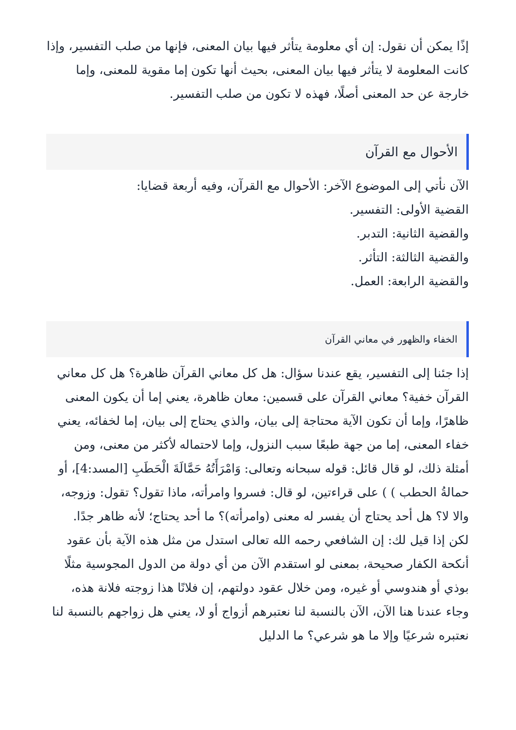إذًا يمكن أن نقول: إن أي معلومة يتأثر فيها بيان المعنى، فإنها من صلب التفسير، وإذا كانت المعلومة لا يتأثر فيها بيان المعنى، بحيث أنها تكون إما مقوية للمعنى، وإما خارجة عن حد المعنى أصلًا، فهذه لا تكون من صلب التفسير.
الأحوال مع القرآن
الآن نأتي إلى الموضوع الآخر: الأحوال مع القرآن، وفيه أربعة قضايا:
القضية الأولى: التفسير.
والقضية الثانية: التدبر.
والقضية الثالثة: التأثر.
والقضية الرابعة: العمل.
الخفاء والظهور في معاني القرآن
إذا جئنا إلى التفسير، يقع عندنا سؤال: هل كل معاني القرآن ظاهرة؟ هل كل معاني القرآن خفية؟ معاني القرآن على قسمين: معان ظاهرة، يعني إما أن يكون المعنى ظاهرًا، وإما أن تكون الآية محتاجة إلى بيان، والذي يحتاج إلى بيان، إما لخفائه، يعني خفاء المعنى، إما من جهة طبعًا سبب النزول، وإما لاحتماله لأكثر من معنى، ومن أمثلة ذلك، لو قال قائل: قوله سبحانه وتعالى: وَامْرَأَتُهُ حَمَّالَةَ الْحَطَبِ [المسد:4]، أو حمالةُ الحطب ) ) على قراءتين، لو قال: فسروا وامرأته، ماذا تقول؟ تقول: وزوجه، والا لا؟ هل أحد يحتاج أن يفسر له معنى (وامرأته)؟ ما أحد يحتاج؛ لأنه ظاهر جدًا.
لكن إذا قيل لك: إن الشافعي رحمه الله تعالى استدل من مثل هذه الآية بأن عقود أنكحة الكفار صحيحة، بمعنى لو استقدم الآن من أي دولة من الدول المجوسية مثلًا بوذي أو هندوسي أو غيره، ومن خلال عقود دولتهم، إن فلانًا هذا زوجته فلانة هذه، وجاء عندنا هنا الآن، الآن بالنسبة لنا نعتبرهم أزواج أو لا، يعني هل زواجهم بالنسبة لنا نعتبره شرعيًا وإلا ما هو شرعي؟ ما الدليل